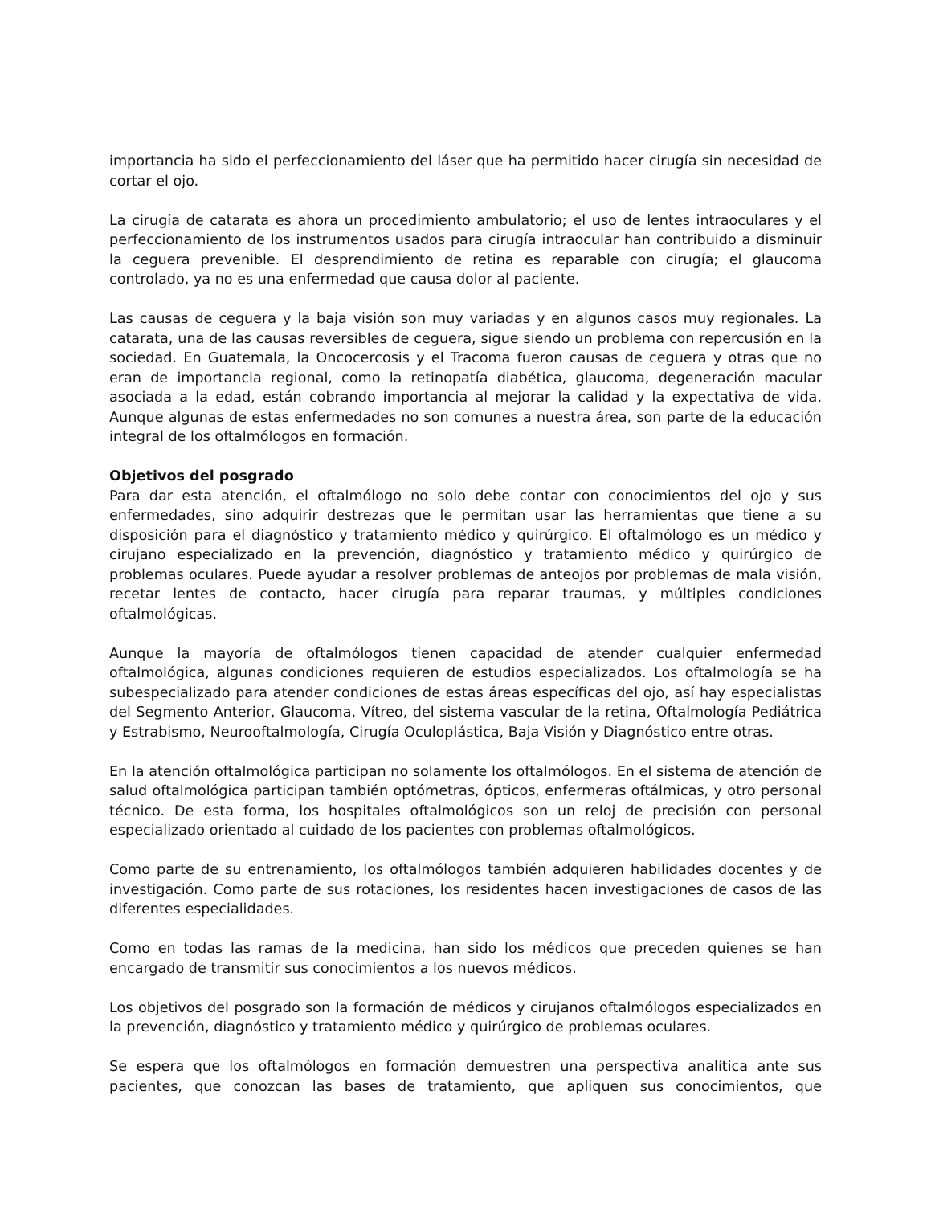importancia ha sido el perfeccionamiento del láser que ha permitido hacer cirugía sin necesidad de cortar el ojo.
La cirugía de catarata es ahora un procedimiento ambulatorio; el uso de lentes intraoculares y el perfeccionamiento de los instrumentos usados para cirugía intraocular han contribuido a disminuir la ceguera prevenible. El desprendimiento de retina es reparable con cirugía; el glaucoma controlado, ya no es una enfermedad que causa dolor al paciente.
Las causas de ceguera y la baja visión son muy variadas y en algunos casos muy regionales. La catarata, una de las causas reversibles de ceguera, sigue siendo un problema con repercusión en la sociedad. En Guatemala, la Oncocercosis y el Tracoma fueron causas de ceguera y otras que no eran de importancia regional, como la retinopatía diabética, glaucoma, degeneración macular asociada a la edad, están cobrando importancia al mejorar la calidad y la expectativa de vida. Aunque algunas de estas enfermedades no son comunes a nuestra área, son parte de la educación integral de los oftalmólogos en formación.
Objetivos del posgrado
Para dar esta atención, el oftalmólogo no solo debe contar con conocimientos del ojo y sus enfermedades, sino adquirir destrezas que le permitan usar las herramientas que tiene a su disposición para el diagnóstico y tratamiento médico y quirúrgico. El oftalmólogo es un médico y cirujano especializado en la prevención, diagnóstico y tratamiento médico y quirúrgico de problemas oculares. Puede ayudar a resolver problemas de anteojos por problemas de mala visión, recetar lentes de contacto, hacer cirugía para reparar traumas, y múltiples condiciones oftalmológicas.
Aunque la mayoría de oftalmólogos tienen capacidad de atender cualquier enfermedad oftalmológica, algunas condiciones requieren de estudios especializados. Los oftalmología se ha subespecializado para atender condiciones de estas áreas específicas del ojo, así hay especialistas del Segmento Anterior, Glaucoma, Vítreo, del sistema vascular de la retina, Oftalmología Pediátrica y Estrabismo, Neurooftalmología, Cirugía Oculoplástica, Baja Visión y Diagnóstico entre otras.
En la atención oftalmológica participan no solamente los oftalmólogos. En el sistema de atención de salud oftalmológica participan también optómetras, ópticos, enfermeras oftálmicas, y otro personal técnico. De esta forma, los hospitales oftalmológicos son un reloj de precisión con personal especializado orientado al cuidado de los pacientes con problemas oftalmológicos.
Como parte de su entrenamiento, los oftalmólogos también adquieren habilidades docentes y de investigación. Como parte de sus rotaciones, los residentes hacen investigaciones de casos de las diferentes especialidades.
Como en todas las ramas de la medicina, han sido los médicos que preceden quienes se han encargado de transmitir sus conocimientos a los nuevos médicos.
Los objetivos del posgrado son la formación de médicos y cirujanos oftalmólogos especializados en la prevención, diagnóstico y tratamiento médico y quirúrgico de problemas oculares.
Se espera que los oftalmólogos en formación demuestren una perspectiva analítica ante sus pacientes, que conozcan las bases de tratamiento, que apliquen sus conocimientos, que